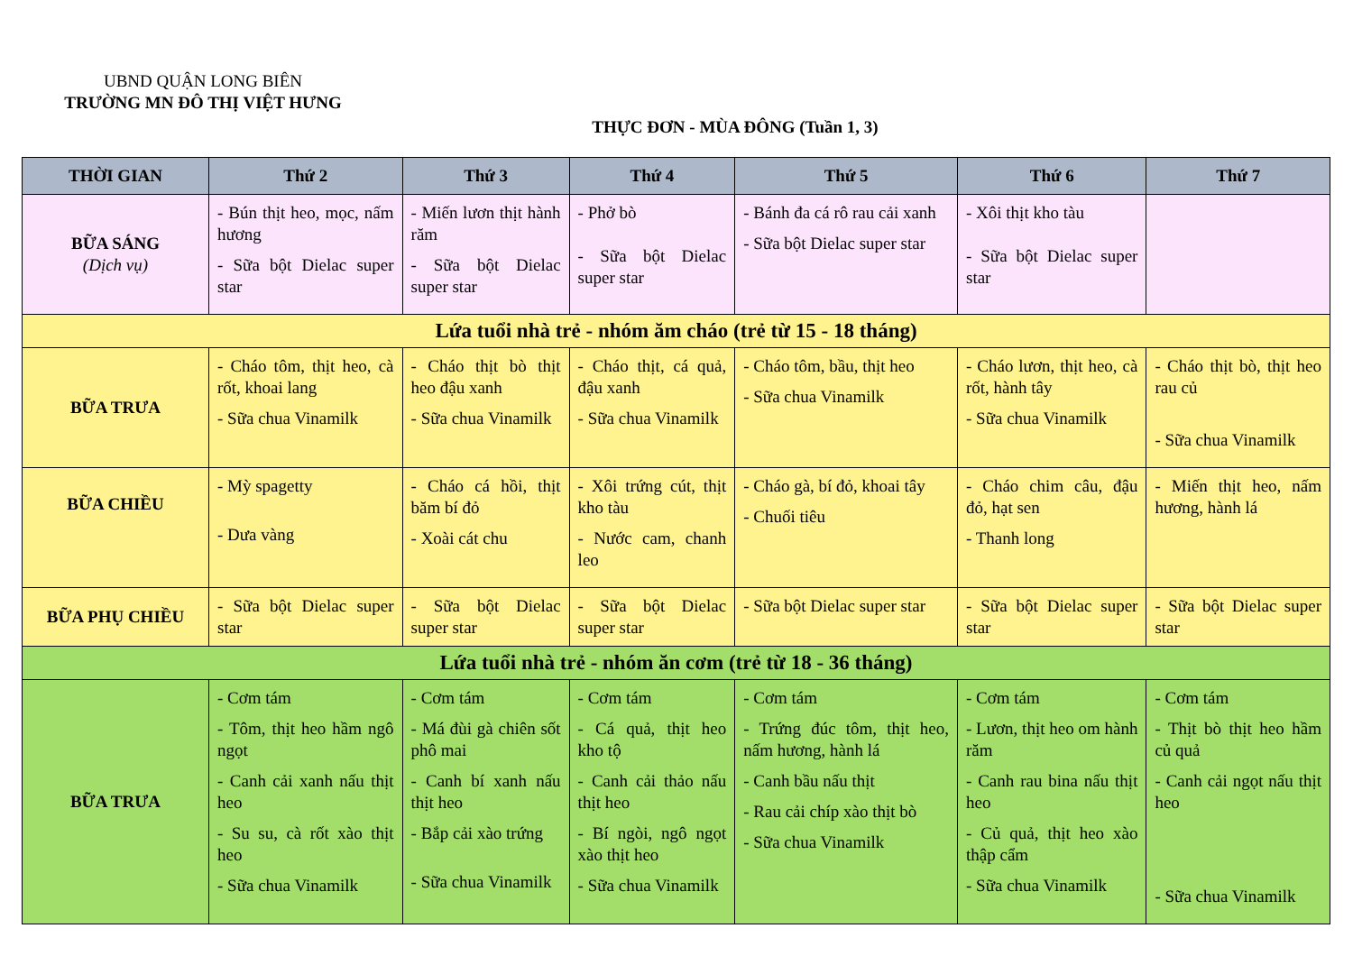UBND QUẬN LONG BIÊN
TRƯỜNG MN ĐÔ THỊ VIỆT HƯNG
THỰC ĐƠN - MÙA ĐÔNG (Tuần 1, 3)
| THỜI GIAN | Thứ 2 | Thứ 3 | Thứ 4 | Thứ 5 | Thứ 6 | Thứ 7 |
| --- | --- | --- | --- | --- | --- | --- |
| BỮA SÁNG (Dịch vụ) | - Bún thịt heo, mọc, nấm hương - Sữa bột Dielac super star | - Miến lươn thịt hành răm - Sữa bột Dielac super star | - Phở bò - Sữa bột Dielac super star | - Bánh đa cá rô rau cải xanh - Sữa bột Dielac super star | - Xôi thịt kho tàu - Sữa bột Dielac super star | |
| Lứa tuổi nhà trẻ - nhóm ăm cháo (trẻ từ 15 - 18 tháng) | | | | | | |
| BỮA TRƯA | - Cháo tôm, thịt heo, cà rốt, khoai lang - Sữa chua Vinamilk | - Cháo thịt bò thịt heo đậu xanh - Sữa chua Vinamilk | - Cháo thịt, cá quả, đậu xanh - Sữa chua Vinamilk | - Cháo tôm, bầu, thịt heo - Sữa chua Vinamilk | - Cháo lươn, thịt heo, cà rốt, hành tây - Sữa chua Vinamilk | - Cháo thịt bò, thịt heo rau củ - Sữa chua Vinamilk |
| BỮA CHIỀU | - Mỳ spagetty - Dưa vàng | - Cháo cá hồi, thịt băm bí đỏ - Xoài cát chu | - Xôi trứng cút, thịt kho tàu - Nước cam, chanh leo | - Cháo gà, bí đỏ, khoai tây - Chuối tiêu | - Cháo chim câu, đậu đỏ, hạt sen - Thanh long | - Miến thịt heo, nấm hương, hành lá |
| BỮA PHỤ CHIỀU | - Sữa bột Dielac super star | - Sữa bột Dielac super star | - Sữa bột Dielac super star | - Sữa bột Dielac super star | - Sữa bột Dielac super star | - Sữa bột Dielac super star |
| Lứa tuổi nhà trẻ - nhóm ăn cơm (trẻ từ 18 - 36 tháng) | | | | | | |
| BỮA TRƯA | - Cơm tám - Tôm, thịt heo hầm ngô ngọt - Canh cải xanh nấu thịt heo - Su su, cà rốt xào thịt heo - Sữa chua Vinamilk | - Cơm tám - Má đùi gà chiên sốt phô mai - Canh bí xanh nấu thịt heo - Bắp cải xào trứng - Sữa chua Vinamilk | - Cơm tám - Cá quả, thịt heo kho tộ - Canh cải thảo nấu thịt heo - Bí ngòi, ngô ngọt xào thịt heo - Sữa chua Vinamilk | - Cơm tám - Trứng đúc tôm, thịt heo, nấm hương, hành lá - Canh bầu nấu thịt - Rau cải chíp xào thịt bò - Sữa chua Vinamilk | - Cơm tám - Lươn, thịt heo om hành răm - Canh rau bina nấu thịt heo - Củ quả, thịt heo xào thập cẩm - Sữa chua Vinamilk | - Cơm tám - Thịt bò thịt heo hầm củ quả - Canh cải ngọt nấu thịt heo - Sữa chua Vinamilk |